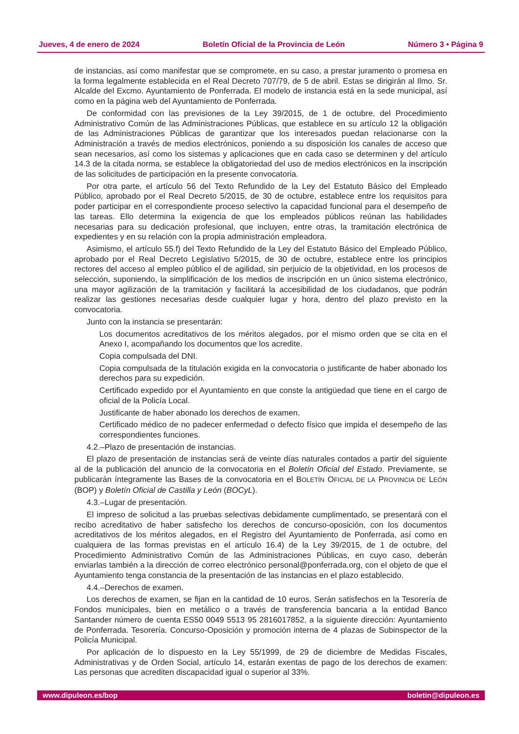Jueves, 4 de enero de 2024 Boletín Oficial de la Provincia de León Número 3 • Página 9
de instancias, así como manifestar que se compromete, en su caso, a prestar juramento o promesa en la forma legalmente establecida en el Real Decreto 707/79, de 5 de abril. Estas se dirigirán al Ilmo. Sr. Alcalde del Excmo. Ayuntamiento de Ponferrada. El modelo de instancia está en la sede municipal, así como en la página web del Ayuntamiento de Ponferrada.
De conformidad con las previsiones de la Ley 39/2015, de 1 de octubre, del Procedimiento Administrativo Común de las Administraciones Públicas, que establece en su artículo 12 la obligación de las Administraciones Públicas de garantizar que los interesados puedan relacionarse con la Administración a través de medios electrónicos, poniendo a su disposición los canales de acceso que sean necesarios, así como los sistemas y aplicaciones que en cada caso se determinen y del artículo 14.3 de la citada norma, se establece la obligatoriedad del uso de medios electrónicos en la inscripción de las solicitudes de participación en la presente convocatoria.
Por otra parte, el artículo 56 del Texto Refundido de la Ley del Estatuto Básico del Empleado Público, aprobado por el Real Decreto 5/2015, de 30 de octubre, establece entre los requisitos para poder participar en el correspondiente proceso selectivo la capacidad funcional para el desempeño de las tareas. Ello determina la exigencia de que los empleados públicos reúnan las habilidades necesarias para su dedicación profesional, que incluyen, entre otras, la tramitación electrónica de expedientes y en su relación con la propia administración empleadora.
Asimismo, el artículo 55.f) del Texto Refundido de la Ley del Estatuto Básico del Empleado Público, aprobado por el Real Decreto Legislativo 5/2015, de 30 de octubre, establece entre los principios rectores del acceso al empleo público el de agilidad, sin perjuicio de la objetividad, en los procesos de selección, suponiendo, la simplificación de los medios de inscripción en un único sistema electrónico, una mayor agilización de la tramitación y facilitará la accesibilidad de los ciudadanos, que podrán realizar las gestiones necesarias desde cualquier lugar y hora, dentro del plazo previsto en la convocatoria.
Junto con la instancia se presentarán:
Los documentos acreditativos de los méritos alegados, por el mismo orden que se cita en el Anexo I, acompañando los documentos que los acredite.
Copia compulsada del DNI.
Copia compulsada de la titulación exigida en la convocatoria o justificante de haber abonado los derechos para su expedición.
Certificado expedido por el Ayuntamiento en que conste la antigüedad que tiene en el cargo de oficial de la Policía Local.
Justificante de haber abonado los derechos de examen.
Certificado médico de no padecer enfermedad o defecto físico que impida el desempeño de las correspondientes funciones.
4.2.–Plazo de presentación de instancias.
El plazo de presentación de instancias será de veinte días naturales contados a partir del siguiente al de la publicación del anuncio de la convocatoria en el Boletín Oficial del Estado. Previamente, se publicarán íntegramente las Bases de la convocatoria en el BOLETÍN OFICIAL DE LA PROVINCIA DE LEÓN (BOP) y Boletín Oficial de Castilla y León (BOCyL).
4.3.–Lugar de presentación.
El impreso de solicitud a las pruebas selectivas debidamente cumplimentado, se presentará con el recibo acreditativo de haber satisfecho los derechos de concurso-oposición, con los documentos acreditativos de los méritos alegados, en el Registro del Ayuntamiento de Ponferrada, así como en cualquiera de las formas previstas en el artículo 16.4) de la Ley 39/2015, de 1 de octubre, del Procedimiento Administrativo Común de las Administraciones Públicas, en cuyo caso, deberán enviarlas también a la dirección de correo electrónico personal@ponferrada.org, con el objeto de que el Ayuntamiento tenga constancia de la presentación de las instancias en el plazo establecido.
4.4.–Derechos de examen.
Los derechos de examen, se fijan en la cantidad de 10 euros. Serán satisfechos en la Tesorería de Fondos municipales, bien en metálico o a través de transferencia bancaria a la entidad Banco Santander número de cuenta ES50 0049 5513 95 2816017852, a la siguiente dirección: Ayuntamiento de Ponferrada. Tesorería. Concurso-Oposición y promoción interna de 4 plazas de Subinspector de la Policía Municipal.
Por aplicación de lo dispuesto en la Ley 55/1999, de 29 de diciembre de Medidas Fiscales, Administrativas y de Orden Social, artículo 14, estarán exentas de pago de los derechos de examen: Las personas que acrediten discapacidad igual o superior al 33%.
www.dipuleon.es/bop boletin@dipuleon.es